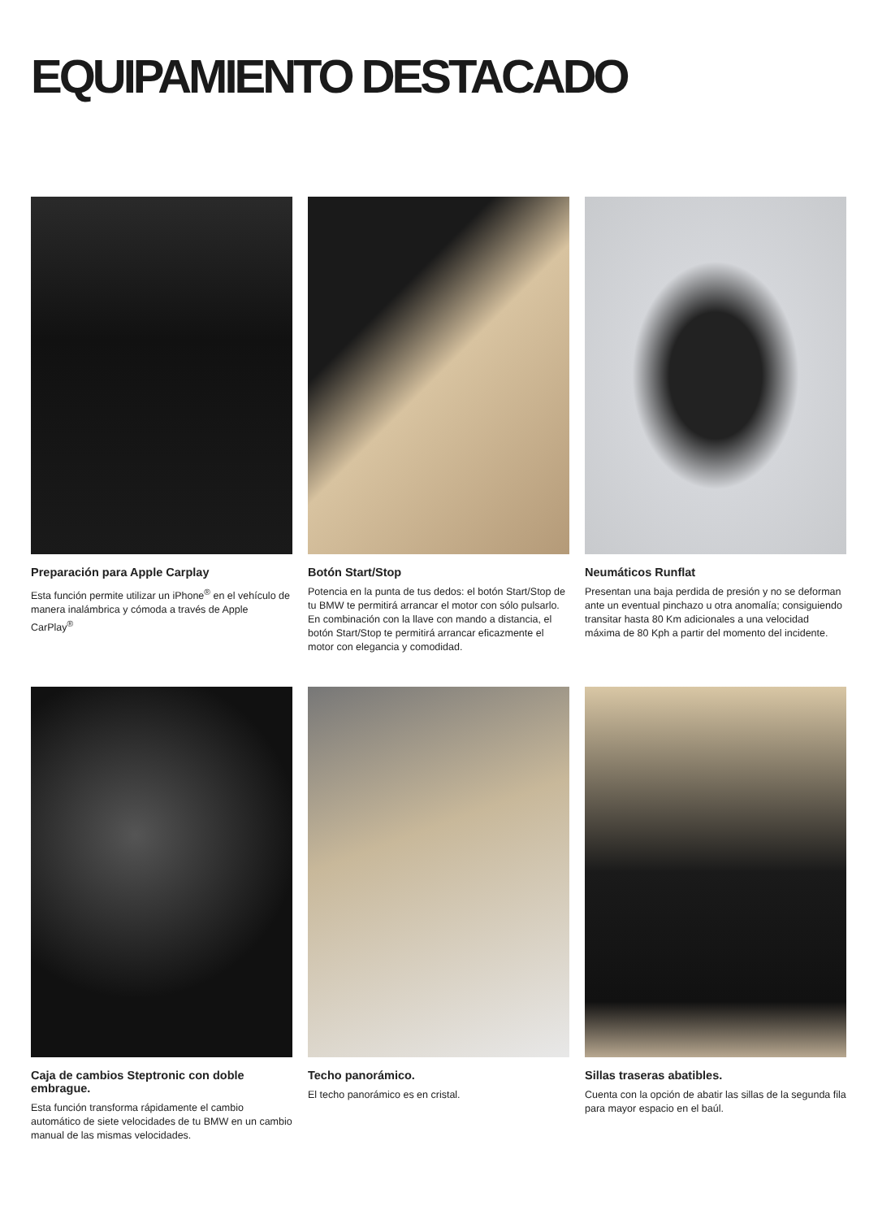EQUIPAMIENTO DESTACADO
Preparación para Apple Carplay
Esta función permite utilizar un iPhone<sup>®</sup> en el vehículo de manera inalámbrica y cómoda a través de Apple CarPlay<sup>®</sup>
Botón Start/Stop
Potencia en la punta de tus dedos: el botón Start/Stop de tu BMW te permitirá arrancar el motor con sólo pulsarlo. En combinación con la llave con mando a distancia, el botón Start/Stop te permitirá arrancar eficazmente el motor con elegancia y comodidad.
Neumáticos Runflat
Presentan una baja perdida de presión y no se deforman ante un eventual pinchazo u otra anomalía; consiguiendo transitar hasta 80 Km adicionales a una velocidad máxima de 80 Kph a partir del momento del incidente.
Caja de cambios Steptronic con doble embrague.
Esta función transforma rápidamente el cambio automático de siete velocidades de tu BMW en un cambio manual de las mismas velocidades.
Techo panorámico.
El techo panorámico es en cristal.
Sillas traseras abatibles.
Cuenta con la opción de abatir las sillas de la segunda fila para mayor espacio en el baúl.